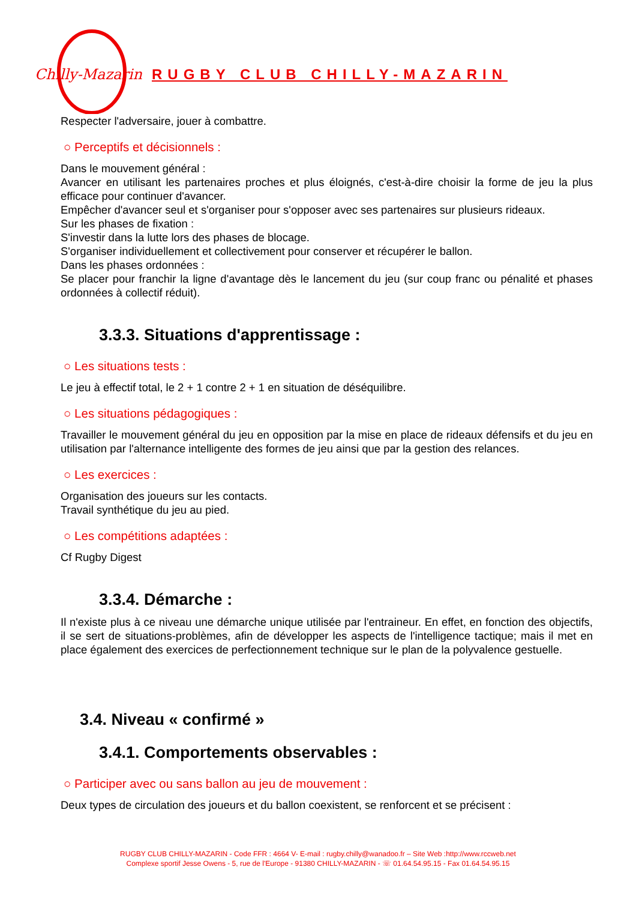Chilly-Mazarin
RUGBY CLUB CHILLY-MAZARIN
Respecter l'adversaire, jouer à combattre.
○ Perceptifs et décisionnels :
Dans le mouvement général :
Avancer en utilisant les partenaires proches et plus éloignés, c'est-à-dire choisir la forme de jeu la plus efficace pour continuer d'avancer.
Empêcher d'avancer seul et s'organiser pour s'opposer avec ses partenaires sur plusieurs rideaux.
Sur les phases de fixation :
S'investir dans la lutte lors des phases de blocage.
S'organiser individuellement et collectivement pour conserver et récupérer le ballon.
Dans les phases ordonnées :
Se placer pour franchir la ligne d'avantage dès le lancement du jeu (sur coup franc ou pénalité et phases ordonnées à collectif réduit).
3.3.3. Situations d'apprentissage :
○ Les situations tests :
Le jeu à effectif total, le 2 + 1 contre 2 + 1 en situation de déséquilibre.
○ Les situations pédagogiques :
Travailler le mouvement général du jeu en opposition par la mise en place de rideaux défensifs et du jeu en utilisation par l'alternance intelligente des formes de jeu ainsi que par la gestion des relances.
○ Les exercices :
Organisation des joueurs sur les contacts.
Travail synthétique du jeu au pied.
○ Les compétitions adaptées :
Cf Rugby Digest
3.3.4. Démarche :
Il n'existe plus à ce niveau une démarche unique utilisée par l'entraineur. En effet, en fonction des objectifs, il se sert de situations-problèmes, afin de développer les aspects de l'intelligence tactique; mais il met en place également des exercices de perfectionnement technique sur le plan de la polyvalence gestuelle.
3.4. Niveau « confirmé »
3.4.1. Comportements observables :
○ Participer avec ou sans ballon au jeu de mouvement :
Deux types de circulation des joueurs et du ballon coexistent, se renforcent et se précisent :
RUGBY CLUB CHILLY-MAZARIN - Code FFR : 4664 V- E-mail : rugby.chilly@wanadoo.fr – Site Web :http://www.rccweb.net
Complexe sportif Jesse Owens - 5, rue de l'Europe - 91380 CHILLY-MAZARIN - ☏ 01.64.54.95.15 - Fax 01.64.54.95.15